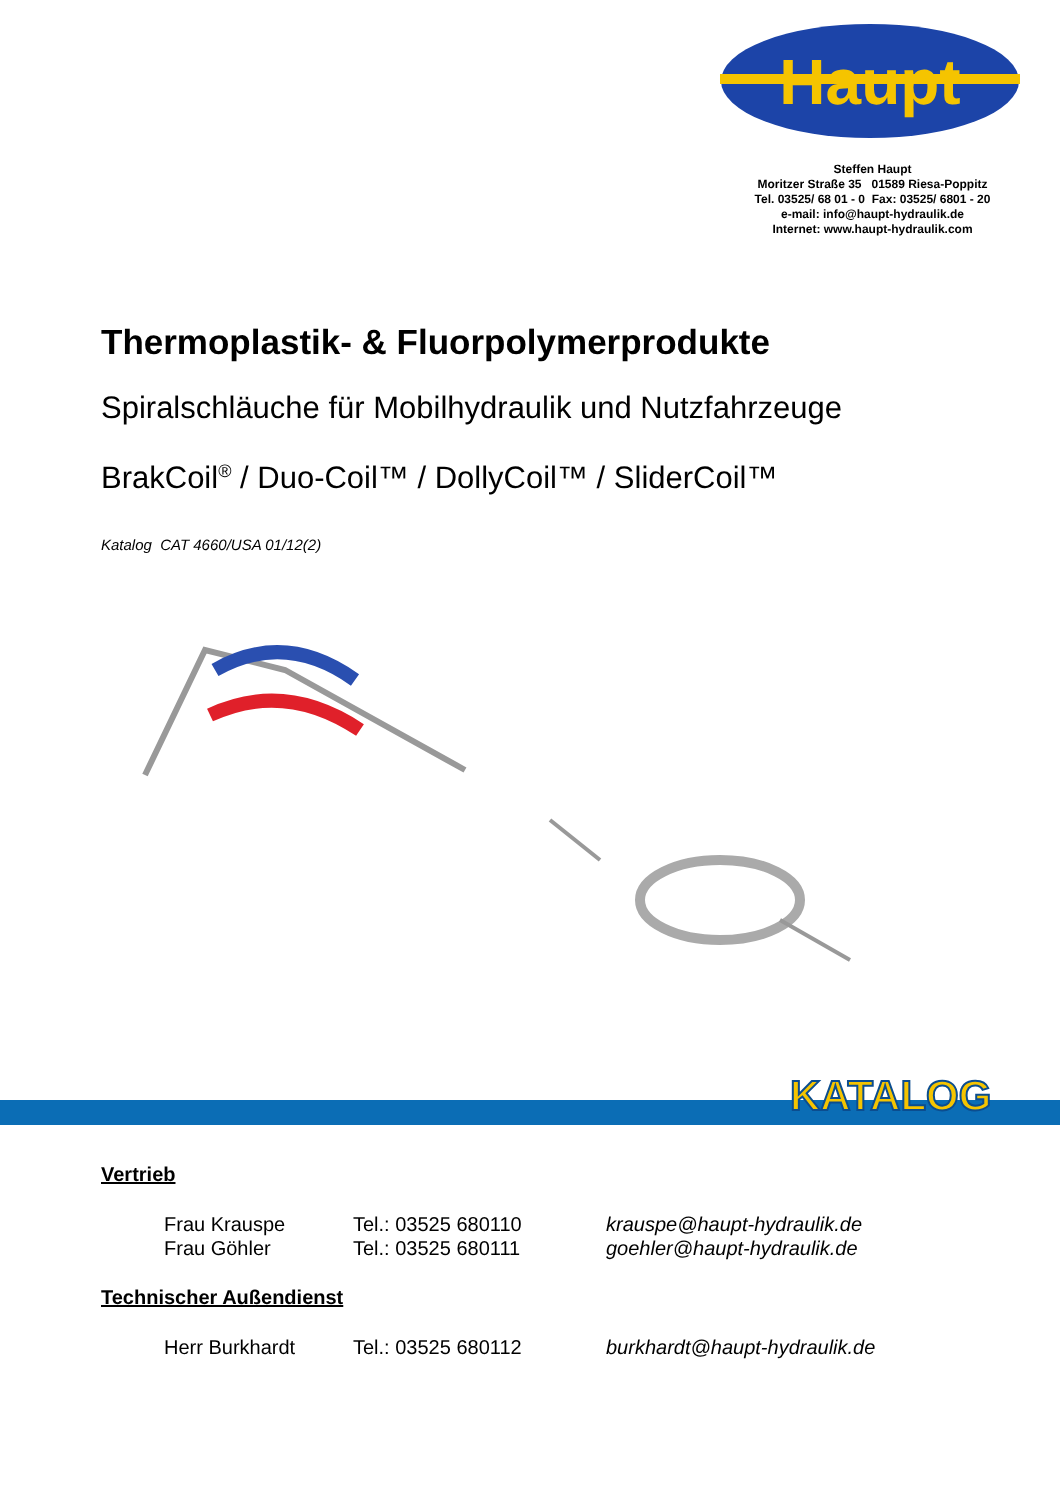Haupt
Steffen Haupt
Moritzer Straße 35 01589 Riesa-Poppitz
Tel. 03525/ 68 01 - 0 Fax: 03525/ 6801 - 20
e-mail: info@haupt-hydraulik.de
Internet: www.haupt-hydraulik.com
Thermoplastik- & Fluorpolymerprodukte
Spiralschläuche für Mobilhydraulik und Nutzfahrzeuge
BrakCoil<sup>®</sup> / Duo-Coil™ / DollyCoil™ / SliderCoil™
Katalog CAT 4660/USA 01/12(2)
KATALOG
Vertrieb
Frau Krauspe Tel.: 03525 680110 krauspe@haupt-hydraulik.de
Frau Göhler Tel.: 03525 680111 goehler@haupt-hydraulik.de
Technischer Außendienst
Herr Burkhardt Tel.: 03525 680112 burkhardt@haupt-hydraulik.de